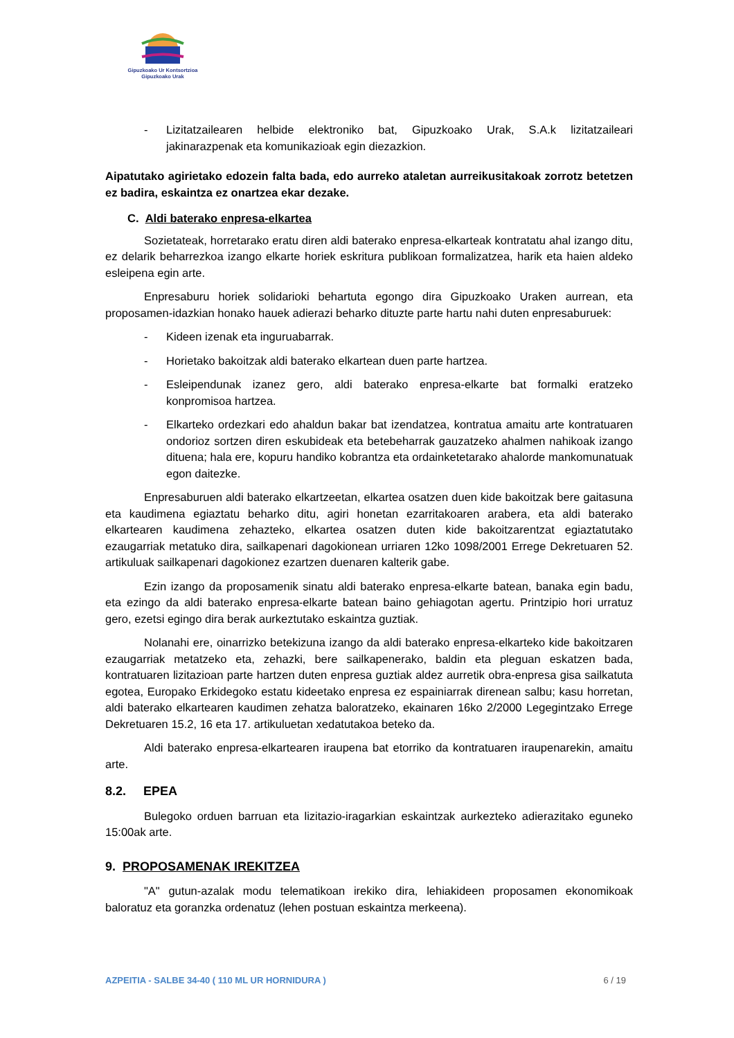Gipuzkoako Ur Kontsortzioa
Gipuzkoako Urak
- Lizitatzailearen helbide elektroniko bat, Gipuzkoako Urak, S.A.k lizitatzaileari jakinarazpenak eta komunikazioak egin diezazkion.
Aipatutako agirietako edozein falta bada, edo aurreko ataletan aurreikusitakoak zorrotz betetzen ez badira, eskaintza ez onartzea ekar dezake.
C. Aldi baterako enpresa-elkartea
Sozietateak, horretarako eratu diren aldi baterako enpresa-elkarteak kontratatu ahal izango ditu, ez delarik beharrezkoa izango elkarte horiek eskritura publikoan formalizatzea, harik eta haien aldeko esleipena egin arte.
Enpresaburu horiek solidarioki behartuta egongo dira Gipuzkoako Uraken aurrean, eta proposamen-idazkian honako hauek adierazi beharko dituzte parte hartu nahi duten enpresaburuek:
- Kideen izenak eta inguruabarrak.
- Horietako bakoitzak aldi baterako elkartean duen parte hartzea.
- Esleipendunak izanez gero, aldi baterako enpresa-elkarte bat formalki eratzeko konpromisoa hartzea.
- Elkarteko ordezkari edo ahaldun bakar bat izendatzea, kontratua amaitu arte kontratuaren ondorioz sortzen diren eskubideak eta betebeharrak gauzatzeko ahalmen nahikoak izango dituena; hala ere, kopuru handiko kobrantza eta ordainketetarako ahalorde mankomunatuak egon daitezke.
Enpresaburuen aldi baterako elkartzeetan, elkartea osatzen duen kide bakoitzak bere gaitasuna eta kaudimena egiaztatu beharko ditu, agiri honetan ezarritakoaren arabera, eta aldi baterako elkartearen kaudimena zehazteko, elkartea osatzen duten kide bakoitzarentzat egiaztatutako ezaugarriak metatuko dira, sailkapenari dagokionean urriaren 12ko 1098/2001 Errege Dekretuaren 52. artikuluak sailkapenari dagokionez ezartzen duenaren kalterik gabe.
Ezin izango da proposamenik sinatu aldi baterako enpresa-elkarte batean, banaka egin badu, eta ezingo da aldi baterako enpresa-elkarte batean baino gehiagotan agertu. Printzipio hori urratuz gero, ezetsi egingo dira berak aurkeztutako eskaintza guztiak.
Nolanahi ere, oinarrizko betekizuna izango da aldi baterako enpresa-elkarteko kide bakoitzaren ezaugarriak metatzeko eta, zehazki, bere sailkapenerako, baldin eta pleguan eskatzen bada, kontratuaren lizitazioan parte hartzen duten enpresa guztiak aldez aurretik obra-enpresa gisa sailkatuta egotea, Europako Erkidegoko estatu kideetako enpresa ez espainiarrak direnean salbu; kasu horretan, aldi baterako elkartearen kaudimen zehatza baloratzeko, ekainaren 16ko 2/2000 Legegintzako Errege Dekretuaren 15.2, 16 eta 17. artikuluetan xedatutakoa beteko da.
Aldi baterako enpresa-elkartearen iraupena bat etorriko da kontratuaren iraupenarekin, amaitu arte.
8.2. EPEA
Bulegoko orduen barruan eta lizitazio-iragarkian eskaintzak aurkezteko adierazitako eguneko 15:00ak arte.
9. PROPOSAMENAK IREKITZEA
"A" gutun-azalak modu telematikoan irekiko dira, lehiakideen proposamen ekonomikoak baloratuz eta goranzka ordenatuz (lehen postuan eskaintza merkeena).
AZPEITIA - SALBE 34-40 ( 110 ML UR HORNIDURA ) 6 / 19